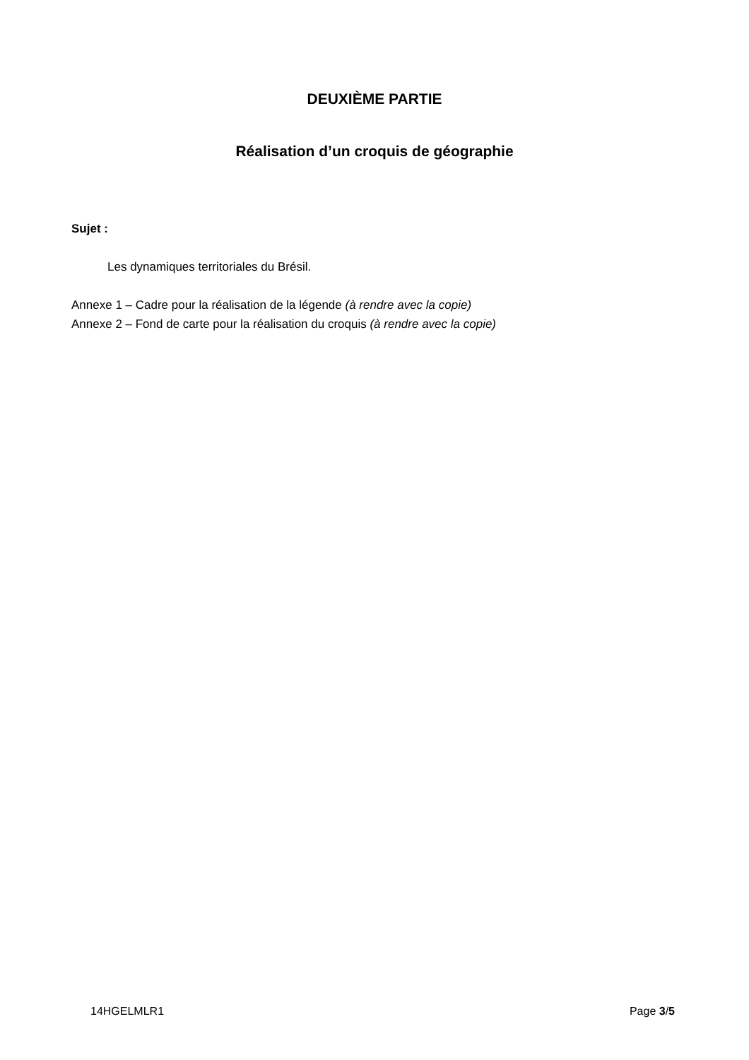DEUXIÈME PARTIE
Réalisation d’un croquis de géographie
Sujet :
Les dynamiques territoriales du Brésil.
Annexe 1 – Cadre pour la réalisation de la légende (à rendre avec la copie)
Annexe 2 – Fond de carte pour la réalisation du croquis (à rendre avec la copie)
14HGELMLR1 Page 3/5